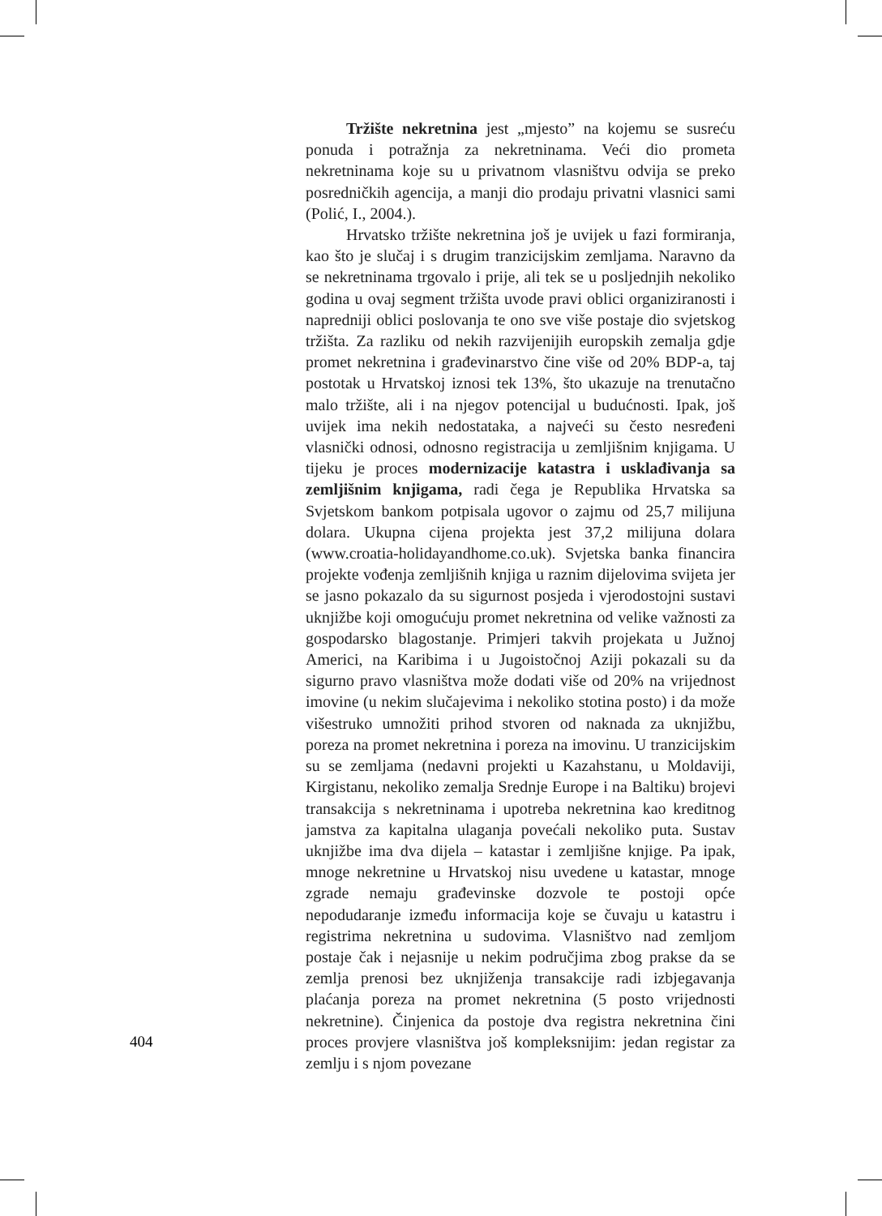Tržište nekretnina jest „mjesto” na kojemu se susreću ponuda i potražnja za nekretninama. Veći dio prometa nekretninama koje su u privatnom vlasništvu odvija se preko posredničkih agencija, a manji dio prodaju privatni vlasnici sami (Polić, I., 2004.).
Hrvatsko tržište nekretnina još je uvijek u fazi formiranja, kao što je slučaj i s drugim tranzicijskim zemljama. Naravno da se nekretninama trgovalo i prije, ali tek se u posljednjih nekoliko godina u ovaj segment tržišta uvode pravi oblici organiziranosti i napredniji oblici poslovanja te ono sve više postaje dio svjetskog tržišta. Za razliku od nekih razvijenijih europskih zemalja gdje promet nekretnina i građevinarstvo čine više od 20% BDP-a, taj postotak u Hrvatskoj iznosi tek 13%, što ukazuje na trenutačno malo tržište, ali i na njegov potencijal u budućnosti. Ipak, još uvijek ima nekih nedostataka, a najveći su često nesređeni vlasnički odnosi, odnosno registracija u zemljišnim knjigama. U tijeku je proces modernizacije katastra i usklađivanja sa zemljišnim knjigama, radi čega je Republika Hrvatska sa Svjetskom bankom potpisala ugovor o zajmu od 25,7 milijuna dolara. Ukupna cijena projekta jest 37,2 milijuna dolara (www.croatia-holidayandhome.co.uk). Svjetska banka financira projekte vođenja zemljišnih knjiga u raznim dijelovima svijeta jer se jasno pokazalo da su sigurnost posjeda i vjerodostojni sustavi uknjižbe koji omogućuju promet nekretnina od velike važnosti za gospodarsko blagostanje. Primjeri takvih projekata u Južnoj Americi, na Karibima i u Jugoistočnoj Aziji pokazali su da sigurno pravo vlasništva može dodati više od 20% na vrijednost imovine (u nekim slučajevima i nekoliko stotina posto) i da može višestruko umnožiti prihod stvoren od naknada za uknjižbu, poreza na promet nekretnina i poreza na imovinu. U tranzicijskim su se zemljama (nedavni projekti u Kazahstanu, u Moldaviji, Kirgistanu, nekoliko zemalja Srednje Europe i na Baltiku) brojevi transakcija s nekretninama i upotreba nekretnina kao kreditnog jamstva za kapitalna ulaganja povećali nekoliko puta. Sustav uknjižbe ima dva dijela – katastar i zemljišne knjige. Pa ipak, mnoge nekretnine u Hrvatskoj nisu uvedene u katastar, mnoge zgrade nemaju građevinske dozvole te postoji opće nepodudaranje između informacija koje se čuvaju u katastru i registrima nekretnina u sudovima. Vlasništvo nad zemljom postaje čak i nejasnije u nekim područjima zbog prakse da se zemlja prenosi bez uknjiženja transakcije radi izbjegavanja plaćanja poreza na promet nekretnina (5 posto vrijednosti nekretnine). Činjenica da postoje dva registra nekretnina čini proces provjere vlasništva još kompleksnijim: jedan registar za zemlju i s njom povezane
404